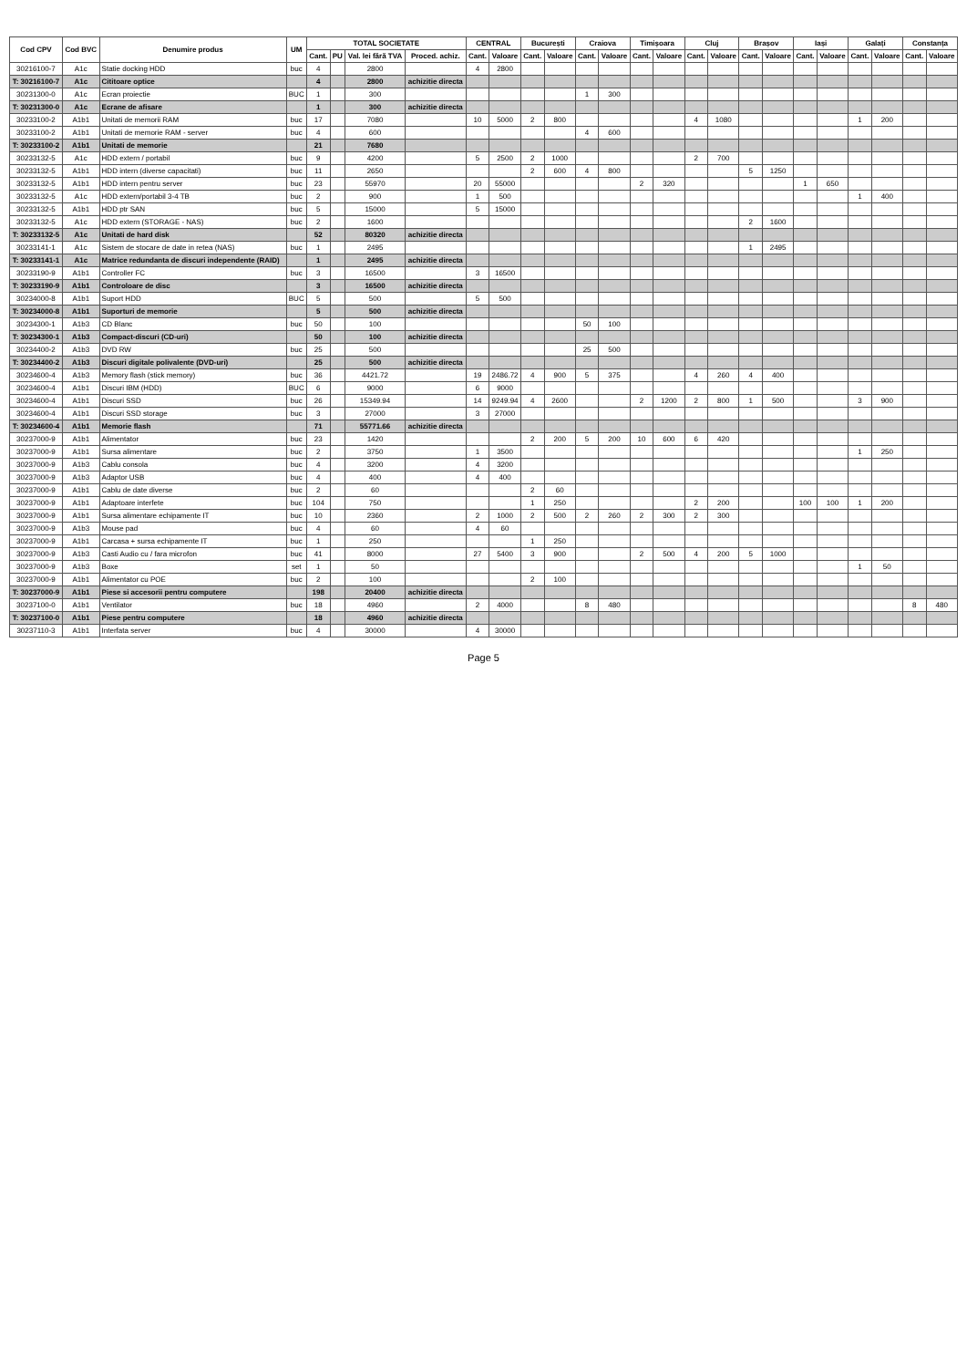| Cod CPV | Cod BVC | Denumire produs | UM | TOTAL SOCIETATE | | | | CENTRAL | | București | | Craiova | | Timișoara | | Cluj | | Brașov | | Iași | | Galați | | Constanța | |
| --- | --- | --- | --- | --- | --- | --- | --- | --- | --- | --- | --- | --- | --- | --- | --- | --- | --- | --- | --- | --- | --- | --- | --- | --- | --- |
| | | | | Cant. | PU | Val. lei fără TVA | Proced. achiz. | Cant. | Valoare | Cant. | Valoare | Cant. | Valoare | Cant. | Valoare | Cant. | Valoare | Cant. | Valoare | Cant. | Valoare | Cant. | Valoare | Cant. | Valoare |
| 30216100-7 | A1c | Statie docking HDD | buc | 4 | | 2800 | | 4 | 2800 | | | | | | | | | | | | | | | | |
| T: 30216100-7 | A1c | Cititoare optice | | 4 | | 2800 | achizitie directa | | | | | | | | | | | | | | | | | | |
| 30231300-0 | A1c | Ecran proiectie | BUC | 1 | | 300 | | | | | | 1 | 300 | | | | | | | | | | | | |
| T: 30231300-0 | A1c | Ecrane de afisare | | 1 | | 300 | achizitie directa | | | | | | | | | | | | | | | | | | |
| 30233100-2 | A1b1 | Unitati de memorii RAM | buc | 17 | | 7080 | | 10 | 5000 | 2 | 800 | | | | | 4 | 1080 | | | | | 1 | 200 | | |
| 30233100-2 | A1b1 | Unitati de memorie RAM - server | buc | 4 | | 600 | | | | | | 4 | 600 | | | | | | | | | | | | |
| T: 30233100-2 | A1b1 | Unitati de memorie | | 21 | | 7680 | | | | | | | | | | | | | | | | | | | |
| 30233132-5 | A1c | HDD extern / portabil | buc | 9 | | 4200 | | 5 | 2500 | 2 | 1000 | | | | | 2 | 700 | | | | | | | | |
| 30233132-5 | A1b1 | HDD intern (diverse capacitati) | buc | 11 | | 2650 | | | | 2 | 600 | 4 | 800 | | | | | 5 | 1250 | | | | | | |
| 30233132-5 | A1b1 | HDD intern pentru server | buc | 23 | | 55970 | | 20 | 55000 | | | | | 2 | 320 | | | | | 1 | 650 | | | | |
| 30233132-5 | A1c | HDD extern/portabil 3-4 TB | buc | 2 | | 900 | | 1 | 500 | | | | | | | | | | | | | 1 | 400 | | |
| 30233132-5 | A1b1 | HDD ptr SAN | buc | 5 | | 15000 | | 5 | 15000 | | | | | | | | | | | | | | | | |
| 30233132-5 | A1c | HDD extern (STORAGE - NAS) | buc | 2 | | 1600 | | | | | | | | | | | | 2 | 1600 | | | | | | |
| T: 30233132-5 | A1c | Unitati de hard disk | | 52 | | 80320 | achizitie directa | | | | | | | | | | | | | | | | | | |
| 30233141-1 | A1c | Sistem de stocare de date in retea (NAS) | buc | 1 | | 2495 | | | | | | | | | | | | 1 | 2495 | | | | | | |
| T: 30233141-1 | A1c | Matrice redundanta de discuri independente (RAID) | | 1 | | 2495 | achizitie directa | | | | | | | | | | | | | | | | | | |
| 30233190-9 | A1b1 | Controller FC | buc | 3 | | 16500 | | 3 | 16500 | | | | | | | | | | | | | | | | |
| T: 30233190-9 | A1b1 | Controloare de disc | | 3 | | 16500 | achizitie directa | | | | | | | | | | | | | | | | | | |
| 30234000-8 | A1b1 | Suport HDD | BUC | 5 | | 500 | | 5 | 500 | | | | | | | | | | | | | | | | |
| T: 30234000-8 | A1b1 | Suporturi de memorie | | 5 | | 500 | achizitie directa | | | | | | | | | | | | | | | | | | |
| 30234300-1 | A1b3 | CD Blanc | buc | 50 | | 100 | | | | | | 50 | 100 | | | | | | | | | | | | |
| T: 30234300-1 | A1b3 | Compact-discuri (CD-uri) | | 50 | | 100 | achizitie directa | | | | | | | | | | | | | | | | | | |
| 30234400-2 | A1b3 | DVD RW | buc | 25 | | 500 | | | | | | 25 | 500 | | | | | | | | | | | | |
| T: 30234400-2 | A1b3 | Discuri digitale polivalente (DVD-uri) | | 25 | | 500 | achizitie directa | | | | | | | | | | | | | | | | | | |
| 30234600-4 | A1b3 | Memory flash (stick memory) | buc | 36 | | 4421.72 | | 19 | 2486.72 | 4 | 900 | 5 | 375 | | | 4 | 260 | 4 | 400 | | | | | | |
| 30234600-4 | A1b1 | Discuri IBM (HDD) | BUC | 6 | | 9000 | | 6 | 9000 | | | | | | | | | | | | | | | | |
| 30234600-4 | A1b1 | Discuri SSD | buc | 26 | | 15349.94 | | 14 | 9249.94 | 4 | 2600 | | | 2 | 1200 | 2 | 800 | 1 | 500 | | | 3 | 900 | | |
| 30234600-4 | A1b1 | Discuri SSD storage | buc | 3 | | 27000 | | 3 | 27000 | | | | | | | | | | | | | | | | |
| T: 30234600-4 | A1b1 | Memorie flash | | 71 | | 55771.66 | achizitie directa | | | | | | | | | | | | | | | | | | |
| 30237000-9 | A1b1 | Alimentator | buc | 23 | | 1420 | | | | 2 | 200 | 5 | 200 | 10 | 600 | 6 | 420 | | | | | | | | |
| 30237000-9 | A1b1 | Sursa alimentare | buc | 2 | | 3750 | | 1 | 3500 | | | | | | | | | | | | | 1 | 250 | | |
| 30237000-9 | A1b3 | Cablu consola | buc | 4 | | 3200 | | 4 | 3200 | | | | | | | | | | | | | | | | |
| 30237000-9 | A1b3 | Adaptor USB | buc | 4 | | 400 | | 4 | 400 | | | | | | | | | | | | | | | | |
| 30237000-9 | A1b1 | Cablu de date diverse | buc | 2 | | 60 | | | | 2 | 60 | | | | | | | | | | | | | | |
| 30237000-9 | A1b1 | Adaptoare interfete | buc | 104 | | 750 | | | | 1 | 250 | | | | | 2 | 200 | | | 100 | 100 | 1 | 200 | | |
| 30237000-9 | A1b1 | Sursa alimentare echipamente IT | buc | 10 | | 2360 | | 2 | 1000 | 2 | 500 | 2 | 260 | 2 | 300 | 2 | 300 | | | | | | | | |
| 30237000-9 | A1b3 | Mouse pad | buc | 4 | | 60 | | 4 | 60 | | | | | | | | | | | | | | | | |
| 30237000-9 | A1b1 | Carcasa + sursa echipamente IT | buc | 1 | | 250 | | | | 1 | 250 | | | | | | | | | | | | | | |
| 30237000-9 | A1b3 | Casti Audio cu / fara microfon | buc | 41 | | 8000 | | 27 | 5400 | 3 | 900 | | | 2 | 500 | 4 | 200 | 5 | 1000 | | | | | | |
| 30237000-9 | A1b3 | Boxe | set | 1 | | 50 | | | | | | | | | | | | | | | | 1 | 50 | | |
| 30237000-9 | A1b1 | Alimentator cu POE | buc | 2 | | 100 | | | | 2 | 100 | | | | | | | | | | | | | | |
| T: 30237000-9 | A1b1 | Piese si accesorii pentru computere | | 198 | | 20400 | achizitie directa | | | | | | | | | | | | | | | | | | |
| 30237100-0 | A1b1 | Ventilator | buc | 18 | | 4960 | | 2 | 4000 | | | 8 | 480 | | | | | | | | | | | 8 | 480 |
| T: 30237100-0 | A1b1 | Piese pentru computere | | 18 | | 4960 | achizitie directa | | | | | | | | | | | | | | | | | | |
| 30237110-3 | A1b1 | Interfata server | buc | 4 | | 30000 | | 4 | 30000 | | | | | | | | | | | | | | | | |
Page 5